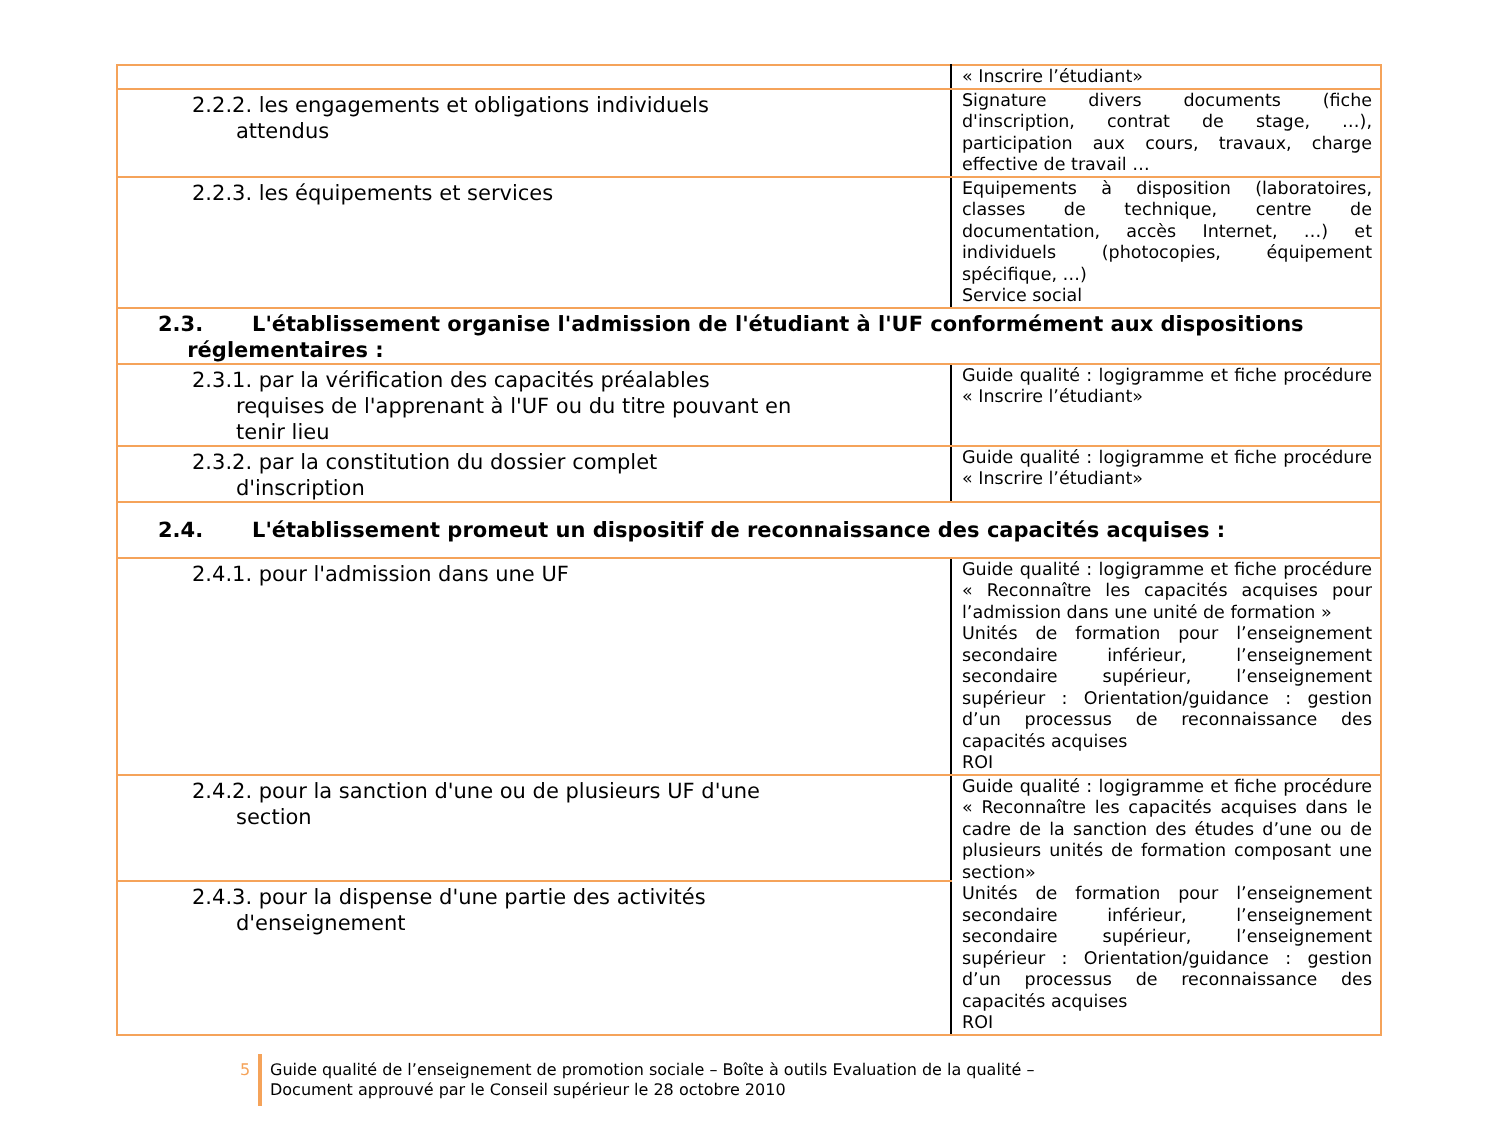| | « Inscrire l’étudiant» |
| 2.2.2. les engagements et obligations individuels attendus | Signature divers documents (fiche d'inscription, contrat de stage, …), participation aux cours, travaux, charge effective de travail … |
| 2.2.3. les équipements et services | Equipements à disposition (laboratoires, classes de technique, centre de documentation, accès Internet, …) et individuels (photocopies, équipement spécifique, …) Service social |
| 2.3. L'établissement organise l'admission de l'étudiant à l'UF conformément aux dispositions réglementaires : | |
| 2.3.1. par la vérification des capacités préalables requises de l'apprenant à l'UF ou du titre pouvant en tenir lieu | Guide qualité : logigramme et fiche procédure « Inscrire l’étudiant» |
| 2.3.2. par la constitution du dossier complet d'inscription | Guide qualité : logigramme et fiche procédure « Inscrire l’étudiant» |
| 2.4. L'établissement promeut un dispositif de reconnaissance des capacités acquises : | |
| 2.4.1. pour l'admission dans une UF | Guide qualité : logigramme et fiche procédure « Reconnaître les capacités acquises pour l’admission dans une unité de formation » Unités de formation pour l’enseignement secondaire inférieur, l’enseignement secondaire supérieur, l’enseignement supérieur : Orientation/guidance : gestion d’un processus de reconnaissance des capacités acquises ROI |
| 2.4.2. pour la sanction d'une ou de plusieurs UF d'une section | Guide qualité : logigramme et fiche procédure « Reconnaître les capacités acquises dans le cadre de la sanction des études d’une ou de plusieurs unités de formation composant une section» Unités de formation pour l’enseignement secondaire inférieur, l’enseignement secondaire supérieur, l’enseignement supérieur : Orientation/guidance : gestion d’un processus de reconnaissance des capacités acquises ROI |
| 2.4.3. pour la dispense d'une partie des activités d'enseignement | |
5 Guide qualité de l’enseignement de promotion sociale – Boîte à outils Evaluation de la qualité –
Document approuvé par le Conseil supérieur le 28 octobre 2010